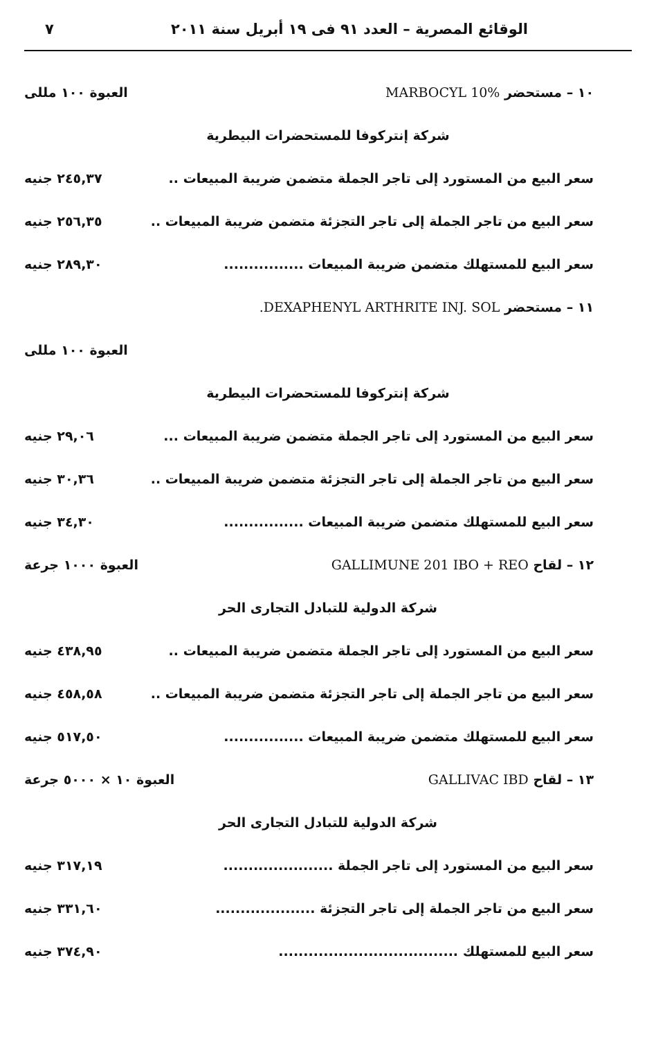الوقائع المصرية – العدد ٩١ فى ١٩ أبريل سنة ٢٠١١ ٧
١٠ – مستحضر MARBOCYL 10% العبوة ١٠٠ مللى
شركة إنتركوفا للمستحضرات البيطرية
سعر البيع من المستورد إلى تاجر الجملة متضمن ضريبة المبيعات .. ٢٤٥,٣٧ جنيه
سعر البيع من تاجر الجملة إلى تاجر التجزئة متضمن ضريبة المبيعات .. ٢٥٦,٣٥ جنيه
سعر البيع للمستهلك متضمن ضريبة المبيعات ................ ٢٨٩,٣٠ جنيه
١١ – مستحضر DEXAPHENYL ARTHRITE INJ. SOL.
العبوة ١٠٠ مللى
شركة إنتركوفا للمستحضرات البيطرية
سعر البيع من المستورد إلى تاجر الجملة متضمن ضريبة المبيعات ... ٢٩,٠٦ جنيه
سعر البيع من تاجر الجملة إلى تاجر التجزئة متضمن ضريبة المبيعات .. ٣٠,٣٦ جنيه
سعر البيع للمستهلك متضمن ضريبة المبيعات ................ ٣٤,٣٠ جنيه
١٢ – لقاح GALLIMUNE 201 IBO + REO العبوة ١٠٠٠ جرعة
شركة الدولية للتبادل التجارى الحر
سعر البيع من المستورد إلى تاجر الجملة متضمن ضريبة المبيعات .. ٤٣٨,٩٥ جنيه
سعر البيع من تاجر الجملة إلى تاجر التجزئة متضمن ضريبة المبيعات .. ٤٥٨,٥٨ جنيه
سعر البيع للمستهلك متضمن ضريبة المبيعات ................ ٥١٧,٥٠ جنيه
١٣ – لقاح GALLIVAC IBD العبوة ١٠ × ٥٠٠٠ جرعة
شركة الدولية للتبادل التجارى الحر
سعر البيع من المستورد إلى تاجر الجملة ...................... ٣١٧,١٩ جنيه
سعر البيع من تاجر الجملة إلى تاجر التجزئة .................... ٣٣١,٦٠ جنيه
سعر البيع للمستهلك .................................... ٣٧٤,٩٠ جنيه